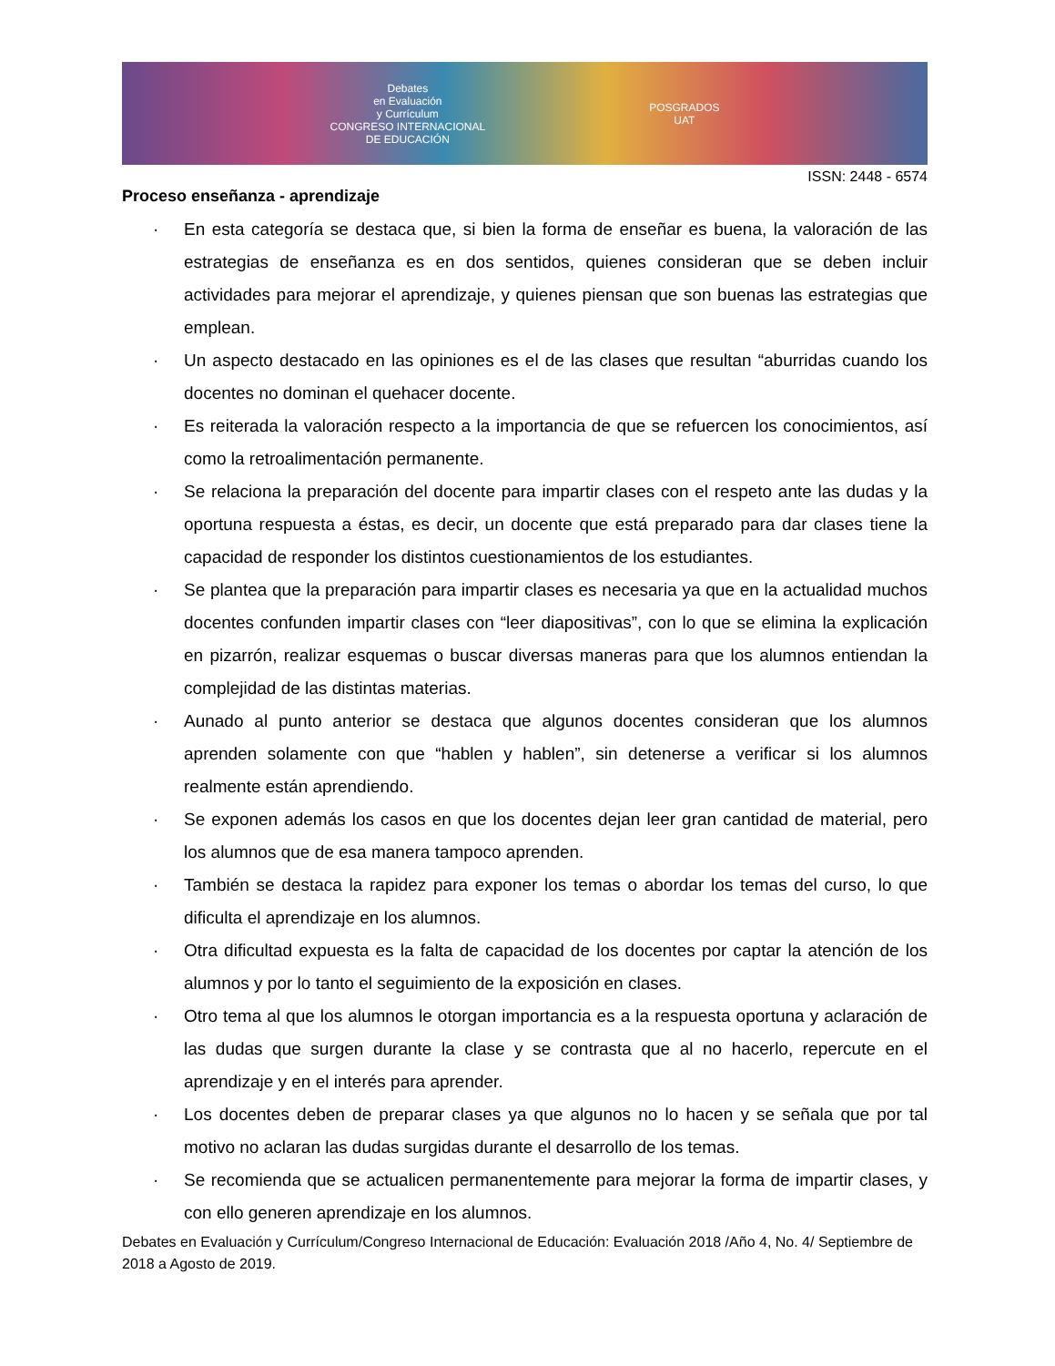Debates
en Evaluación
y Currículum
CONGRESO INTERNACIONAL
DE EDUCACIÓN
POSGRADOS
UAT
ISSN: 2448 - 6574
Proceso enseñanza - aprendizaje
· En esta categoría se destaca que, si bien la forma de enseñar es buena, la valoración de las estrategias de enseñanza es en dos sentidos, quienes consideran que se deben incluir actividades para mejorar el aprendizaje, y quienes piensan que son buenas las estrategias que emplean.
· Un aspecto destacado en las opiniones es el de las clases que resultan “aburridas cuando los docentes no dominan el quehacer docente.
· Es reiterada la valoración respecto a la importancia de que se refuercen los conocimientos, así como la retroalimentación permanente.
· Se relaciona la preparación del docente para impartir clases con el respeto ante las dudas y la oportuna respuesta a éstas, es decir, un docente que está preparado para dar clases tiene la capacidad de responder los distintos cuestionamientos de los estudiantes.
· Se plantea que la preparación para impartir clases es necesaria ya que en la actualidad muchos docentes confunden impartir clases con “leer diapositivas”, con lo que se elimina la explicación en pizarrón, realizar esquemas o buscar diversas maneras para que los alumnos entiendan la complejidad de las distintas materias.
· Aunado al punto anterior se destaca que algunos docentes consideran que los alumnos aprenden solamente con que “hablen y hablen”, sin detenerse a verificar si los alumnos realmente están aprendiendo.
· Se exponen además los casos en que los docentes dejan leer gran cantidad de material, pero los alumnos que de esa manera tampoco aprenden.
· También se destaca la rapidez para exponer los temas o abordar los temas del curso, lo que dificulta el aprendizaje en los alumnos.
· Otra dificultad expuesta es la falta de capacidad de los docentes por captar la atención de los alumnos y por lo tanto el seguimiento de la exposición en clases.
· Otro tema al que los alumnos le otorgan importancia es a la respuesta oportuna y aclaración de las dudas que surgen durante la clase y se contrasta que al no hacerlo, repercute en el aprendizaje y en el interés para aprender.
· Los docentes deben de preparar clases ya que algunos no lo hacen y se señala que por tal motivo no aclaran las dudas surgidas durante el desarrollo de los temas.
· Se recomienda que se actualicen permanentemente para mejorar la forma de impartir clases, y con ello generen aprendizaje en los alumnos.
Debates en Evaluación y Currículum/Congreso Internacional de Educación: Evaluación 2018 /Año 4, No. 4/ Septiembre de 2018 a Agosto de 2019.